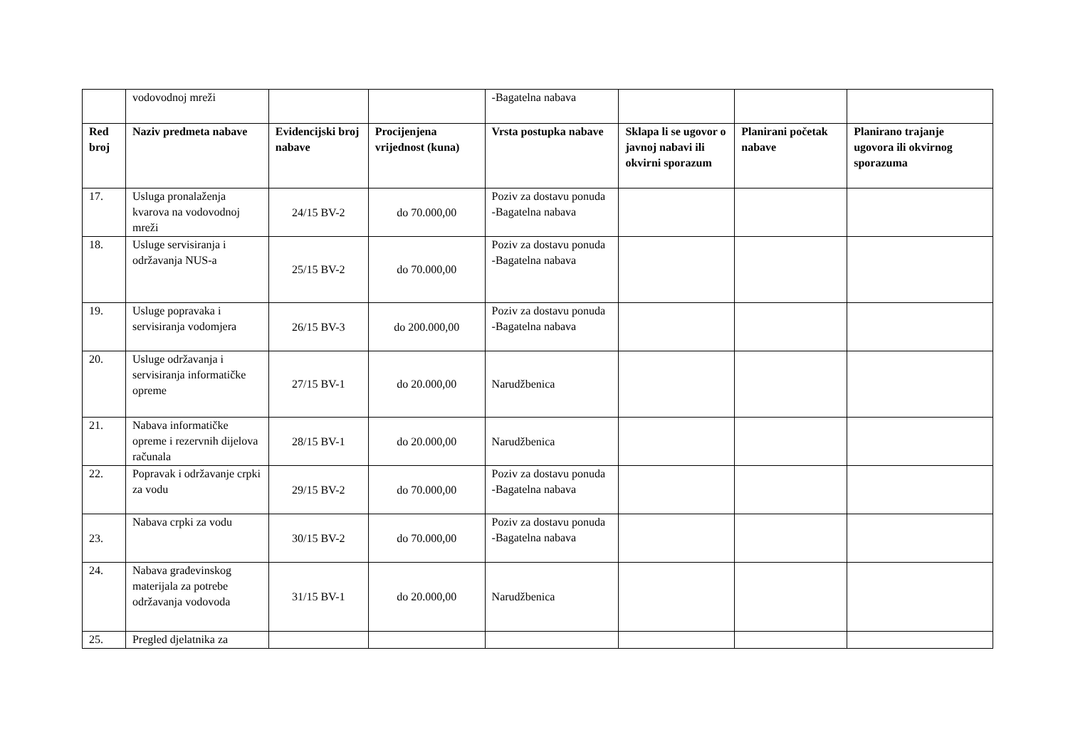| | vodovodnoj mreži | | | -Bagatelna nabava | | | |
| Red broj | Naziv predmeta nabave | Evidencijski broj nabave | Procijenjena vrijednost (kuna) | Vrsta postupka nabave | Sklapa li se ugovor o javnoj nabavi ili okvirni sporazum | Planirani početak nabave | Planirano trajanje ugovora ili okvirnog sporazuma |
| 17. | Usluga pronalaženja kvarova na vodovodnoj mreži | 24/15 BV-2 | do 70.000,00 | Poziv za dostavu ponuda -Bagatelna nabava | | | |
| 18. | Usluge servisiranja i održavanja NUS-a | 25/15 BV-2 | do 70.000,00 | Poziv za dostavu ponuda -Bagatelna nabava | | | |
| 19. | Usluge popravaka i servisiranja vodomjera | 26/15 BV-3 | do 200.000,00 | Poziv za dostavu ponuda -Bagatelna nabava | | | |
| 20. | Usluge održavanja i servisiranja informatičke opreme | 27/15 BV-1 | do 20.000,00 | Narudžbenica | | | |
| 21. | Nabava informatičke opreme i rezervnih dijelova računala | 28/15 BV-1 | do 20.000,00 | Narudžbenica | | | |
| 22. | Popravak i održavanje crpki za vodu | 29/15 BV-2 | do 70.000,00 | Poziv za dostavu ponuda -Bagatelna nabava | | | |
| 23. | Nabava crpki za vodu | 30/15 BV-2 | do 70.000,00 | Poziv za dostavu ponuda -Bagatelna nabava | | | |
| 24. | Nabava građevinskog materijala za potrebe održavanja vodovoda | 31/15 BV-1 | do 20.000,00 | Narudžbenica | | | |
| 25. | Pregled djelatnika za | | | | | | |